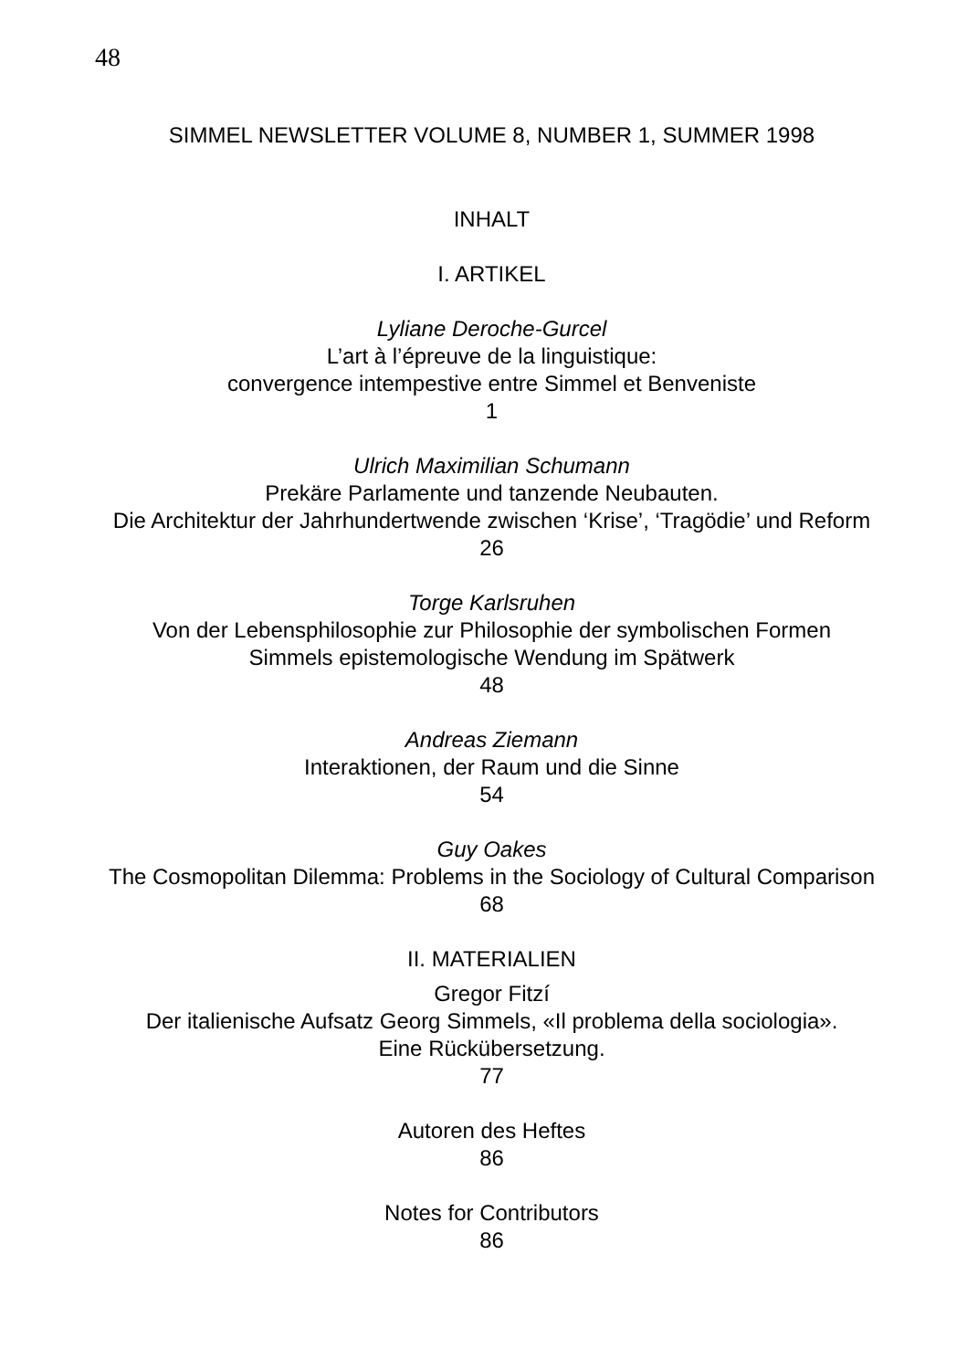48
SIMMEL NEWSLETTER VOLUME 8, NUMBER 1, SUMMER 1998
INHALT
I. ARTIKEL
Lyliane Deroche-Gurcel
L’art à l’épreuve de la linguistique:
convergence intempestive entre Simmel et Benveniste
1
Ulrich Maximilian Schumann
Prekäre Parlamente und tanzende Neubauten.
Die Architektur der Jahrhundertwende zwischen ‘Krise’, ‘Tragödie’ und Reform
26
Torge Karlsruhen
Von der Lebensphilosophie zur Philosophie der symbolischen Formen
Simmels epistemologische Wendung im Spätwerk
48
Andreas Ziemann
Interaktionen, der Raum und die Sinne
54
Guy Oakes
The Cosmopolitan Dilemma: Problems in the Sociology of Cultural Comparison
68
II. MATERIALIEN
Gregor Fitzí
Der italienische Aufsatz Georg Simmels, «Il problema della sociologia».
Eine Rückübersetzung.
77
Autoren des Heftes
86
Notes for Contributors
86